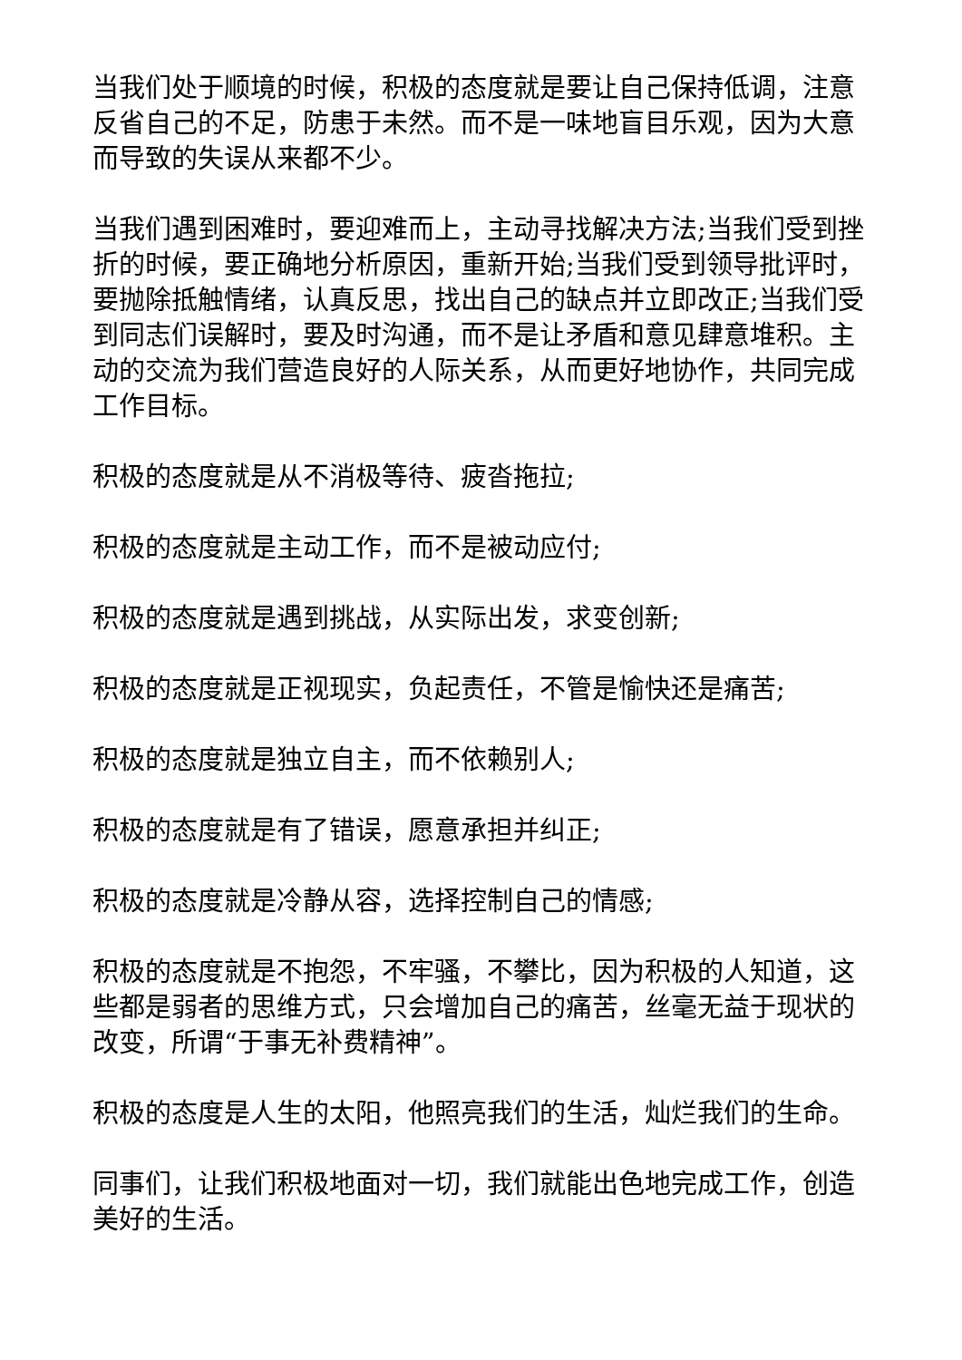当我们处于顺境的时候，积极的态度就是要让自己保持低调，注意反省自己的不足，防患于未然。而不是一味地盲目乐观，因为大意而导致的失误从来都不少。
当我们遇到困难时，要迎难而上，主动寻找解决方法;当我们受到挫折的时候，要正确地分析原因，重新开始;当我们受到领导批评时，要抛除抵触情绪，认真反思，找出自己的缺点并立即改正;当我们受到同志们误解时，要及时沟通，而不是让矛盾和意见肆意堆积。主动的交流为我们营造良好的人际关系，从而更好地协作，共同完成工作目标。
积极的态度就是从不消极等待、疲沓拖拉;
积极的态度就是主动工作，而不是被动应付;
积极的态度就是遇到挑战，从实际出发，求变创新;
积极的态度就是正视现实，负起责任，不管是愉快还是痛苦;
积极的态度就是独立自主，而不依赖别人;
积极的态度就是有了错误，愿意承担并纠正;
积极的态度就是冷静从容，选择控制自己的情感;
积极的态度就是不抱怨，不牢骚，不攀比，因为积极的人知道，这些都是弱者的思维方式，只会增加自己的痛苦，丝毫无益于现状的改变，所谓“于事无补费精神”。
积极的态度是人生的太阳，他照亮我们的生活，灿烂我们的生命。
同事们，让我们积极地面对一切，我们就能出色地完成工作，创造美好的生活。